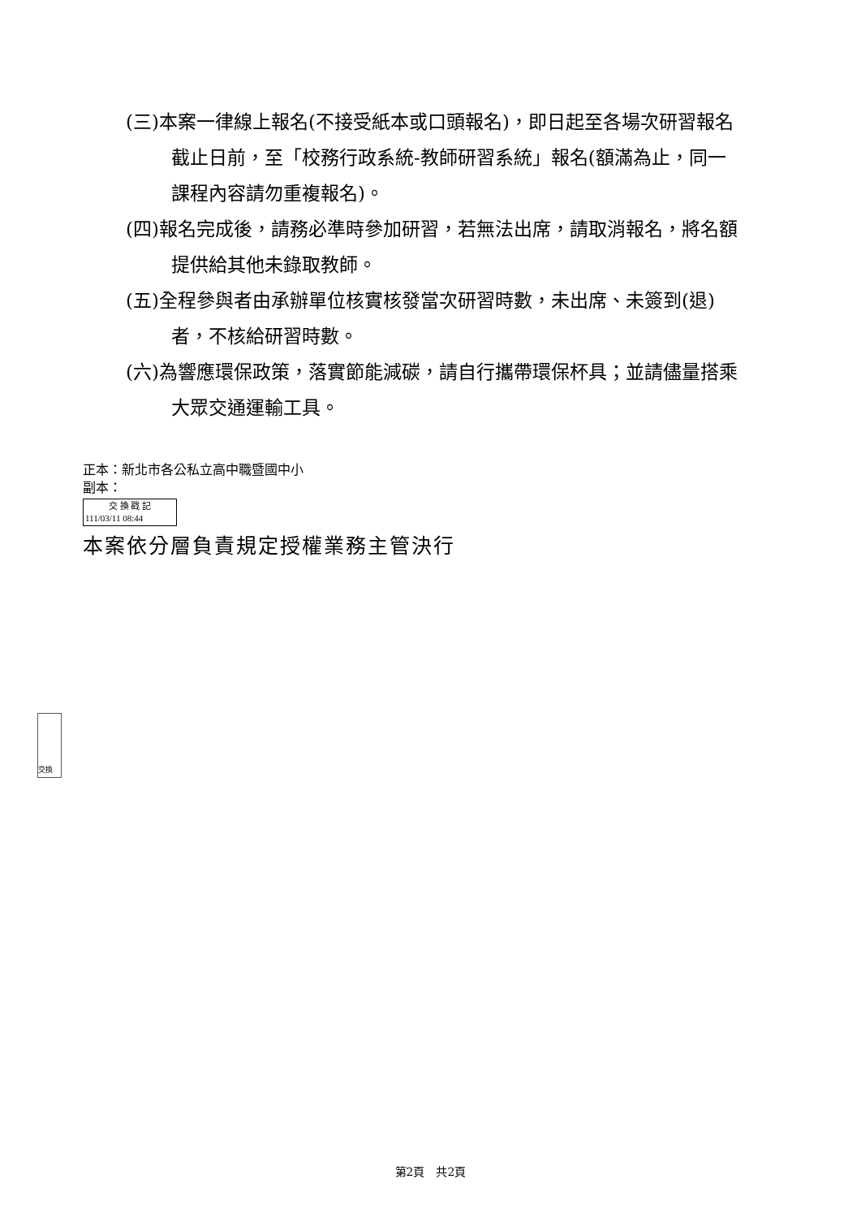(三)本案一律線上報名(不接受紙本或口頭報名)，即日起至各場次研習報名截止日前，至「校務行政系統-教師研習系統」報名(額滿為止，同一課程內容請勿重複報名)。
(四)報名完成後，請務必準時參加研習，若無法出席，請取消報名，將名額提供給其他未錄取教師。
(五)全程參與者由承辦單位核實核發當次研習時數，未出席、未簽到(退)者，不核給研習時數。
(六)為響應環保政策，落實節能減碳，請自行攜帶環保杯具；並請儘量搭乘大眾交通運輸工具。
正本：新北市各公私立高中職暨國中小
副本：
交 換 戳 記
111/03/11 08:44
本案依分層負責規定授權業務主管決行
交換
第2頁　共2頁